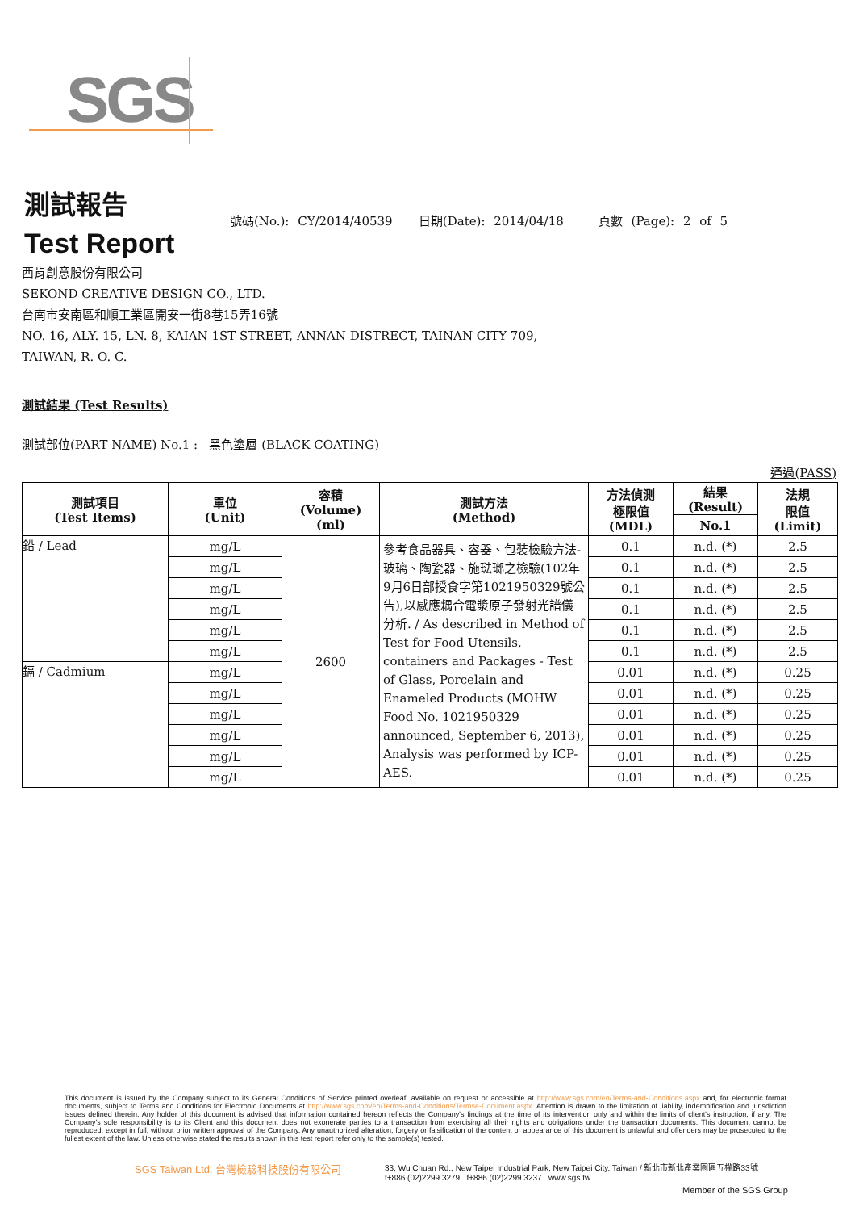SGS
測試報告
Test Report
號碼(No.): CY/2014/40539 日期(Date): 2014/04/18 頁數 (Page): 2 of 5
西肯創意股份有限公司
SEKOND CREATIVE DESIGN CO., LTD.
台南市安南區和順工業區開安一街8巷15弄16號
NO. 16, ALY. 15, LN. 8, KAIAN 1ST STREET, ANNAN DISTRECT, TAINAN CITY 709,
TAIWAN, R. O. C.
測試結果 (Test Results)
測試部位(PART NAME) No.1 : 黑色塗層 (BLACK COATING)
通過(PASS)
| 測試項目 (Test Items) | 單位 (Unit) | 容積 (Volume) (ml) | 測試方法 (Method) | 方法偵測 極限值 (MDL) | 結果 (Result) | 法規 限值 (Limit) |
| --- | --- | --- | --- | --- | --- | --- |
| | | | | | No.1 | |
| 鉛 / Lead | mg/L | 2600 | 參考食品器具、容器、包裝檢驗方法-玻璃、陶瓷器、施琺瑯之檢驗(102年9月6日部授食字第1021950329號公告),以感應耦合電漿原子發射光譜儀分析. / As described in Method of Test for Food Utensils, containers and Packages - Test of Glass, Porcelain and Enameled Products (MOHW Food No. 1021950329 announced, September 6, 2013), Analysis was performed by ICP-AES. | 0.1 | n.d. (*) | 2.5 |
| | mg/L | | | 0.1 | n.d. (*) | 2.5 |
| | mg/L | | | 0.1 | n.d. (*) | 2.5 |
| | mg/L | | | 0.1 | n.d. (*) | 2.5 |
| | mg/L | | | 0.1 | n.d. (*) | 2.5 |
| | mg/L | | | 0.1 | n.d. (*) | 2.5 |
| 鎘 / Cadmium | mg/L | | | 0.01 | n.d. (*) | 0.25 |
| | mg/L | | | 0.01 | n.d. (*) | 0.25 |
| | mg/L | | | 0.01 | n.d. (*) | 0.25 |
| | mg/L | | | 0.01 | n.d. (*) | 0.25 |
| | mg/L | | | 0.01 | n.d. (*) | 0.25 |
| | mg/L | | | 0.01 | n.d. (*) | 0.25 |
This document is issued by the Company subject to its General Conditions of Service printed overleaf, available on request or accessible at http://www.sgs.com/en/Terms-and-Conditions.aspx and, for electronic format documents, subject to Terms and Conditions for Electronic Documents at http://www.sgs.com/en/Terms-and-Conditions/Termse-Document.aspx. Attention is drawn to the limitation of liability, indemnification and jurisdiction issues defined therein. Any holder of this document is advised that information contained hereon reflects the Company's findings at the time of its intervention only and within the limits of client's instruction, if any. The Company's sole responsibility is to its Client and this document does not exonerate parties to a transaction from exercising all their rights and obligations under the transaction documents. This document cannot be reproduced, except in full, without prior written approval of the Company. Any unauthorized alteration, forgery or falsification of the content or appearance of this document is unlawful and offenders may be prosecuted to the fullest extent of the law. Unless otherwise stated the results shown in this test report refer only to the sample(s) tested.
SGS Taiwan Ltd. 台灣檢驗科技股份有限公司
33, Wu Chuan Rd., New Taipei Industrial Park, New Taipei City, Taiwan / 新北市新北產業園區五權路33號
t+886 (02)2299 3279 f+886 (02)2299 3237 www.sgs.tw
Member of the SGS Group